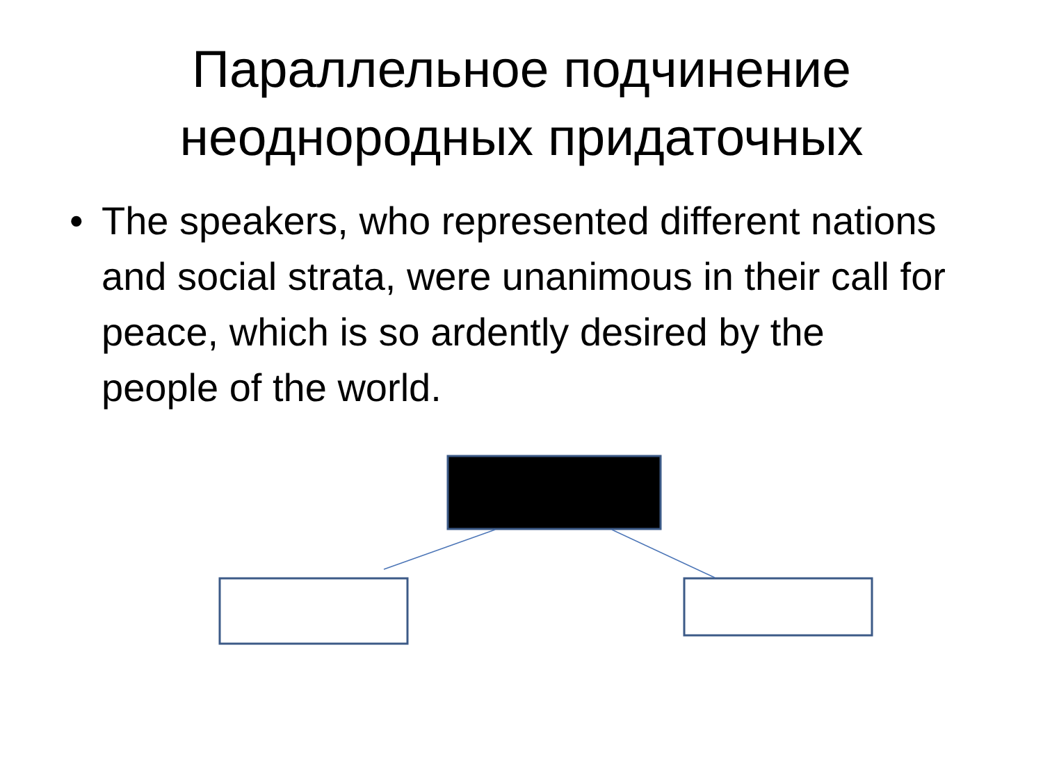Параллельное подчинение
неоднородных придаточных
• The speakers, who represented different nations and social strata, were unanimous in their call for peace, which is so ardently desired by the people of the world.